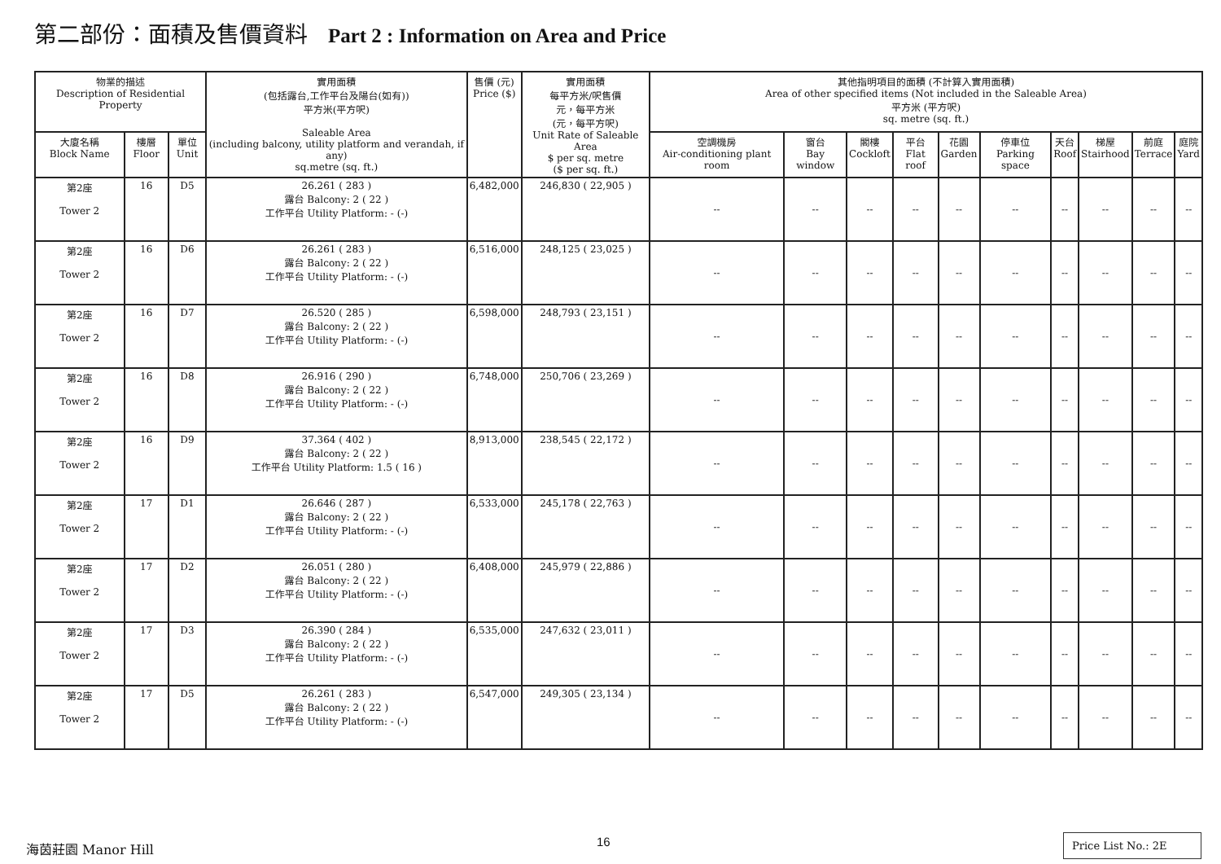第二部份：面積及售價資料 Part 2 : Information on Area and Price
| 物業的描述 Description of Residential Property | | | 實用面積 (包括露台,工作平台及陽台(如有)) 平方米(平方呎) Saleable Area (including balcony, utility platform and verandah, if any) sq.metre (sq. ft.) | 售價 (元) Price ($) | 實用面積 每平方米/呎售價 元，每平方米 (元，每平方呎) Unit Rate of Saleable Area $ per sq. metre ($ per sq. ft.) | 其他指明項目的面積 (不計算入實用面積) Area of other specified items (Not included in the Saleable Area) 平方米 (平方呎) sq. metre (sq. ft.) | | | | | | | | | |
| --- | --- | --- | --- | --- | --- | --- | --- | --- | --- | --- | --- | --- | --- | --- | --- |
| 大廈名稱 Block Name | 樓層 Floor | 單位 Unit | | | | 空調機房 Air-conditioning plant room | 窗台 Bay window | 閣樓 Cockloft | 平台 Flat roof | 花園 Garden | 停車位 Parking space | 天台 Roof | 梯屋 Stairhood | 前庭 Terrace | 庭院 Yard |
| 第2座 Tower 2 | 16 | D5 | 26.261 ( 283 ) 露台 Balcony: 2 ( 22 ) 工作平台 Utility Platform: - (-) | 6,482,000 | 246,830 ( 22,905 ) | -- | -- | -- | -- | -- | -- | -- | -- | -- | -- |
| 第2座 Tower 2 | 16 | D6 | 26.261 ( 283 ) 露台 Balcony: 2 ( 22 ) 工作平台 Utility Platform: - (-) | 6,516,000 | 248,125 ( 23,025 ) | -- | -- | -- | -- | -- | -- | -- | -- | -- | -- |
| 第2座 Tower 2 | 16 | D7 | 26.520 ( 285 ) 露台 Balcony: 2 ( 22 ) 工作平台 Utility Platform: - (-) | 6,598,000 | 248,793 ( 23,151 ) | -- | -- | -- | -- | -- | -- | -- | -- | -- | -- |
| 第2座 Tower 2 | 16 | D8 | 26.916 ( 290 ) 露台 Balcony: 2 ( 22 ) 工作平台 Utility Platform: - (-) | 6,748,000 | 250,706 ( 23,269 ) | -- | -- | -- | -- | -- | -- | -- | -- | -- | -- |
| 第2座 Tower 2 | 16 | D9 | 37.364 ( 402 ) 露台 Balcony: 2 ( 22 ) 工作平台 Utility Platform: 1.5 ( 16 ) | 8,913,000 | 238,545 ( 22,172 ) | -- | -- | -- | -- | -- | -- | -- | -- | -- | -- |
| 第2座 Tower 2 | 17 | D1 | 26.646 ( 287 ) 露台 Balcony: 2 ( 22 ) 工作平台 Utility Platform: - (-) | 6,533,000 | 245,178 ( 22,763 ) | -- | -- | -- | -- | -- | -- | -- | -- | -- | -- |
| 第2座 Tower 2 | 17 | D2 | 26.051 ( 280 ) 露台 Balcony: 2 ( 22 ) 工作平台 Utility Platform: - (-) | 6,408,000 | 245,979 ( 22,886 ) | -- | -- | -- | -- | -- | -- | -- | -- | -- | -- |
| 第2座 Tower 2 | 17 | D3 | 26.390 ( 284 ) 露台 Balcony: 2 ( 22 ) 工作平台 Utility Platform: - (-) | 6,535,000 | 247,632 ( 23,011 ) | -- | -- | -- | -- | -- | -- | -- | -- | -- | -- |
| 第2座 Tower 2 | 17 | D5 | 26.261 ( 283 ) 露台 Balcony: 2 ( 22 ) 工作平台 Utility Platform: - (-) | 6,547,000 | 249,305 ( 23,134 ) | -- | -- | -- | -- | -- | -- | -- | -- | -- | -- |
海茵莊園 Manor Hill 16 Price List No.: 2E